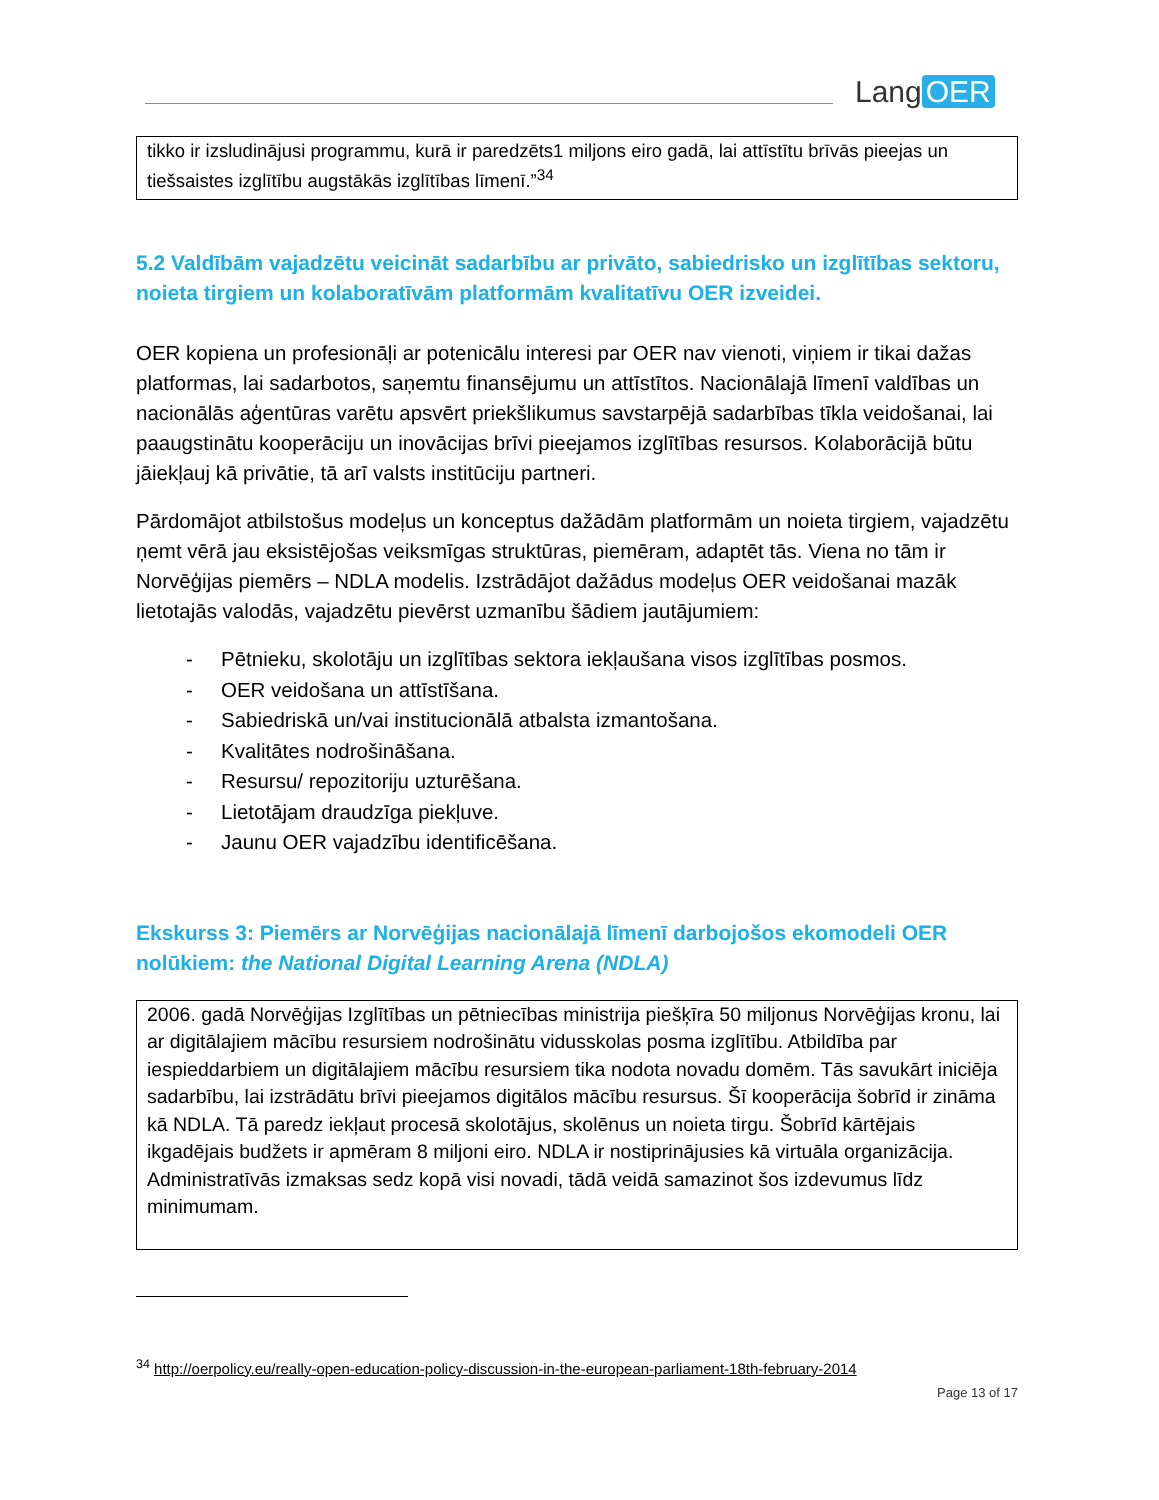Lang OER
tikko ir izsludinājusi programmu, kurā ir paredzēts1 miljons eiro gadā, lai attīstītu brīvās pieejas un tiešsaistes izglītību augstākās izglītības līmenī.”<sup>34</sup>
5.2 Valdībām vajadzētu veicināt sadarbību ar privāto, sabiedrisko un izglītības sektoru, noieta tirgiem un kolaboratīvām platformām kvalitatīvu OER izveidei.
OER kopiena un profesionāļi ar potenicālu interesi par OER nav vienoti, viņiem ir tikai dažas platformas, lai sadarbotos, saņemtu finansējumu un attīstītos. Nacionālajā līmenī valdības un nacionālās aģentūras varētu apsvērt priekšlikumus savstarpējā sadarbības tīkla veidošanai, lai paaugstinātu kooperāciju un inovācijas brīvi pieejamos izglītības resursos. Kolaborācijā būtu jāiekļauj kā privātie, tā arī valsts institūciju partneri.
Pārdomājot atbilstošus modeļus un konceptus dažādām platformām un noieta tirgiem, vajadzētu ņemt vērā jau eksistējošas veiksmīgas struktūras, piemēram, adaptēt tās. Viena no tām ir Norvēģijas piemērs – NDLA modelis. Izstrādājot dažādus modeļus OER veidošanai mazāk lietotajās valodās, vajadzētu pievērst uzmanību šādiem jautājumiem:
- Pētnieku, skolotāju un izglītības sektora iekļaušana visos izglītības posmos.
- OER veidošana un attīstīšana.
- Sabiedriskā un/vai institucionālā atbalsta izmantošana.
- Kvalitātes nodrošināšana.
- Resursu/ repozitoriju uzturēšana.
- Lietotājam draudzīga piekļuve.
- Jaunu OER vajadzību identificēšana.
Ekskurss 3: Piemērs ar Norvēģijas nacionālajā līmenī darbojošos ekomodeli OER nolūkiem: the National Digital Learning Arena (NDLA)
2006. gadā Norvēģijas Izglītības un pētniecības ministrija piešķīra 50 miljonus Norvēģijas kronu, lai ar digitālajiem mācību resursiem nodrošinātu vidusskolas posma izglītību. Atbildība par iespieddarbiem un digitālajiem mācību resursiem tika nodota novadu domēm. Tās savukārt iniciēja sadarbību, lai izstrādātu brīvi pieejamos digitālos mācību resursus. Šī kooperācija šobrīd ir zināma kā NDLA. Tā paredz iekļaut procesā skolotājus, skolēnus un noieta tirgu. Šobrīd kārtējais ikgadējais budžets ir apmēram 8 miljoni eiro. NDLA ir nostiprinājusies kā virtuāla organizācija. Administratīvās izmaksas sedz kopā visi novadi, tādā veidā samazinot šos izdevumus līdz minimumam.
<sup>34</sup> http://oerpolicy.eu/really-open-education-policy-discussion-in-the-european-parliament-18th-february-2014
Page 13 of 17